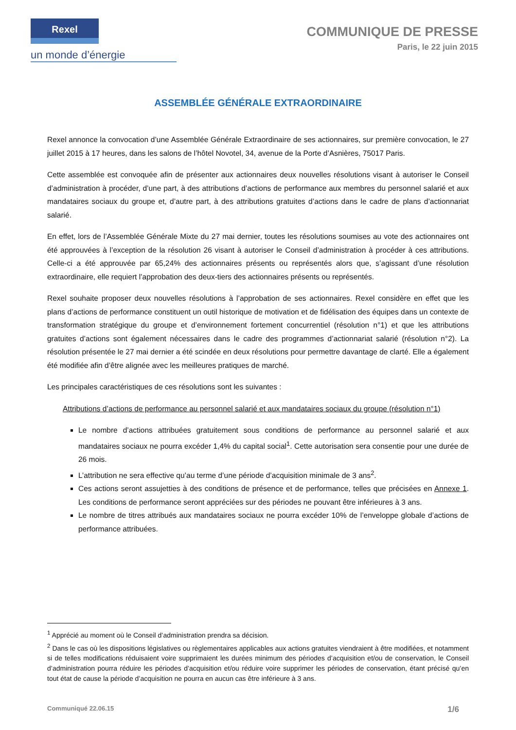Rexel
un monde d’énergie
COMMUNIQUE DE PRESSE
Paris, le 22 juin 2015
ASSEMBLÉE GÉNÉRALE EXTRAORDINAIRE
Rexel annonce la convocation d’une Assemblée Générale Extraordinaire de ses actionnaires, sur première convocation, le 27 juillet 2015 à 17 heures, dans les salons de l’hôtel Novotel, 34, avenue de la Porte d’Asnières, 75017 Paris.
Cette assemblée est convoquée afin de présenter aux actionnaires deux nouvelles résolutions visant à autoriser le Conseil d’administration à procéder, d’une part, à des attributions d’actions de performance aux membres du personnel salarié et aux mandataires sociaux du groupe et, d’autre part, à des attributions gratuites d’actions dans le cadre de plans d’actionnariat salarié.
En effet, lors de l’Assemblée Générale Mixte du 27 mai dernier, toutes les résolutions soumises au vote des actionnaires ont été approuvées à l’exception de la résolution 26 visant à autoriser le Conseil d’administration à procéder à ces attributions. Celle-ci a été approuvée par 65,24% des actionnaires présents ou représentés alors que, s’agissant d’une résolution extraordinaire, elle requiert l’approbation des deux-tiers des actionnaires présents ou représentés.
Rexel souhaite proposer deux nouvelles résolutions à l’approbation de ses actionnaires. Rexel considère en effet que les plans d’actions de performance constituent un outil historique de motivation et de fidélisation des équipes dans un contexte de transformation stratégique du groupe et d’environnement fortement concurrentiel (résolution n°1) et que les attributions gratuites d’actions sont également nécessaires dans le cadre des programmes d’actionnariat salarié (résolution n°2). La résolution présentée le 27 mai dernier a été scindée en deux résolutions pour permettre davantage de clarté. Elle a également été modifiée afin d’être alignée avec les meilleures pratiques de marché.
Les principales caractéristiques de ces résolutions sont les suivantes :
Attributions d’actions de performance au personnel salarié et aux mandataires sociaux du groupe (résolution n°1)
Le nombre d’actions attribuées gratuitement sous conditions de performance au personnel salarié et aux mandataires sociaux ne pourra excéder 1,4% du capital social<sup>1</sup>. Cette autorisation sera consentie pour une durée de 26 mois.
L’attribution ne sera effective qu’au terme d’une période d’acquisition minimale de 3 ans<sup>2</sup>.
Ces actions seront assujetties à des conditions de présence et de performance, telles que précisées en Annexe 1. Les conditions de performance seront appréciées sur des périodes ne pouvant être inférieures à 3 ans.
Le nombre de titres attribués aux mandataires sociaux ne pourra excéder 10% de l’enveloppe globale d’actions de performance attribuées.
<sup>1</sup> Apprécié au moment où le Conseil d’administration prendra sa décision.
<sup>2</sup> Dans le cas où les dispositions législatives ou règlementaires applicables aux actions gratuites viendraient à être modifiées, et notamment si de telles modifications réduisaient voire supprimaient les durées minimum des périodes d’acquisition et/ou de conservation, le Conseil d’administration pourra réduire les périodes d’acquisition et/ou réduire voire supprimer les périodes de conservation, étant précisé qu’en tout état de cause la période d’acquisition ne pourra en aucun cas être inférieure à 3 ans.
Communiqué 22.06.15 1/6